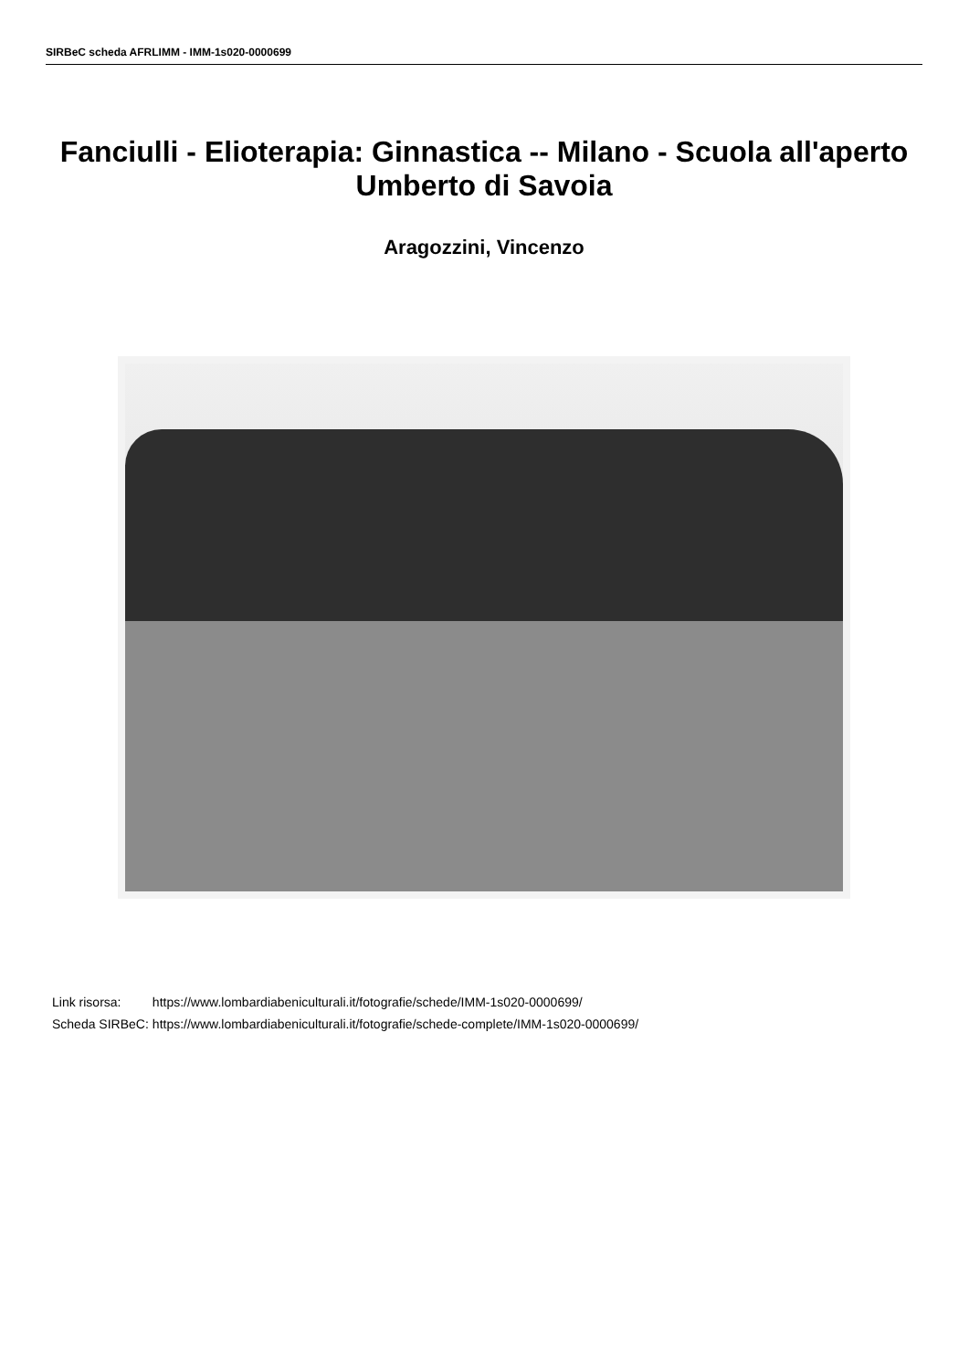SIRBeC scheda AFRLIMM - IMM-1s020-0000699
Fanciulli - Elioterapia: Ginnastica -- Milano - Scuola all'aperto Umberto di Savoia
Aragozzini, Vincenzo
| Link risorsa: | https://www.lombardiabeniculturali.it/fotografie/schede/IMM-1s020-0000699/ |
| Scheda SIRBeC: | https://www.lombardiabeniculturali.it/fotografie/schede-complete/IMM-1s020-0000699/ |